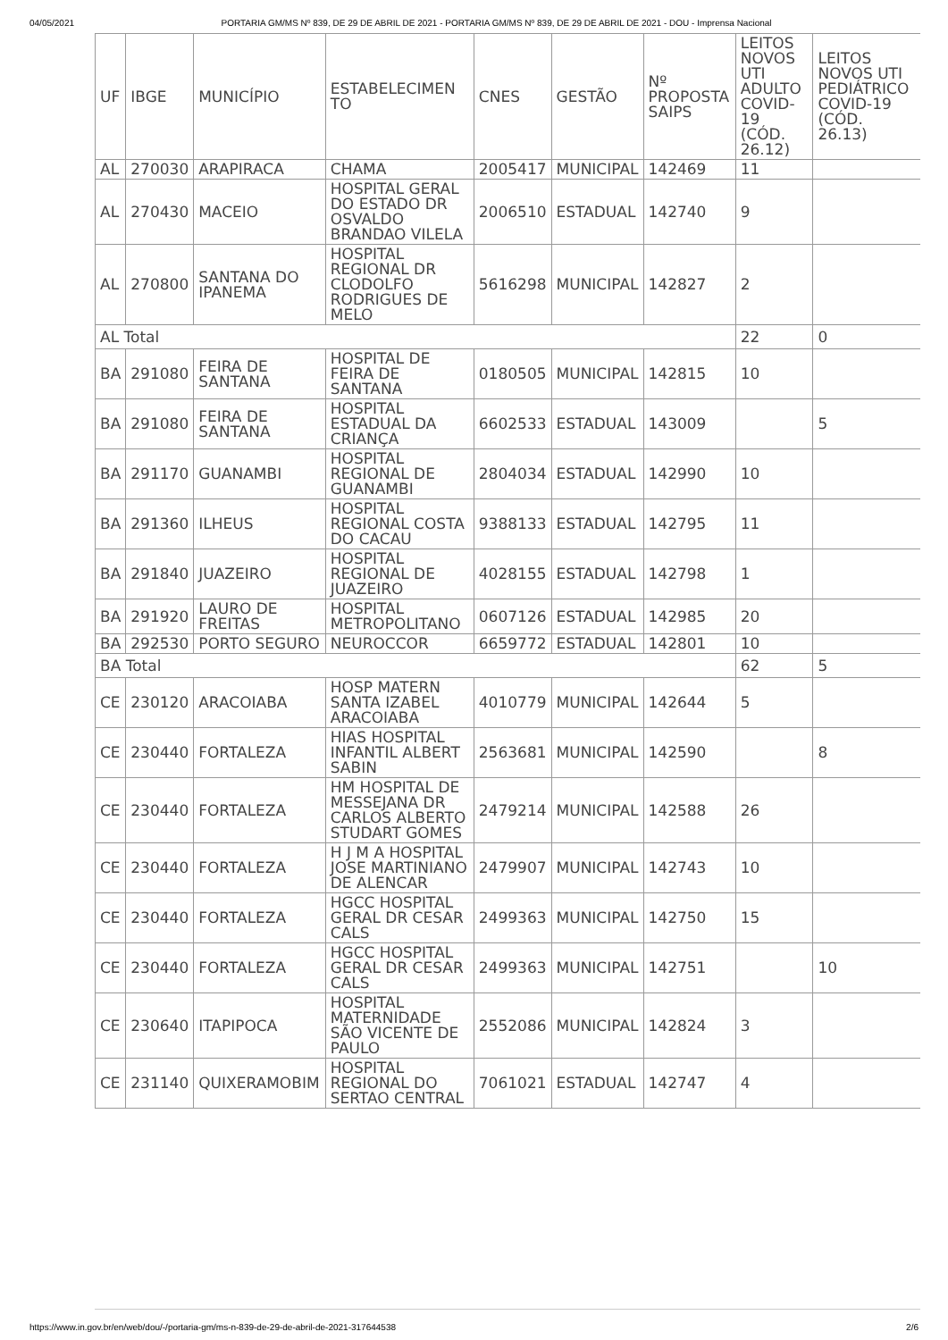04/05/2021 PORTARIA GM/MS Nº 839, DE 29 DE ABRIL DE 2021 - PORTARIA GM/MS Nº 839, DE 29 DE ABRIL DE 2021 - DOU - Imprensa Nacional
| UF | IBGE | MUNICÍPIO | ESTABELECIMEN TO | CNES | GESTÃO | Nº PROPOSTA SAIPS | LEITOS NOVOS UTI ADULTO COVID-19 (CÓD. 26.12) | LEITOS NOVOS UTI PEDIÁTRICO COVID-19 (CÓD. 26.13) |
| --- | --- | --- | --- | --- | --- | --- | --- | --- |
| AL | 270030 | ARAPIRACA | CHAMA | 2005417 | MUNICIPAL | 142469 | 11 | |
| AL | 270430 | MACEIO | HOSPITAL GERAL DO ESTADO DR OSVALDO BRANDAO VILELA | 2006510 | ESTADUAL | 142740 | 9 | |
| AL | 270800 | SANTANA DO IPANEMA | HOSPITAL REGIONAL DR CLODOLFO RODRIGUES DE MELO | 5616298 | MUNICIPAL | 142827 | 2 | |
| AL Total | | | | | | | 22 | 0 |
| BA | 291080 | FEIRA DE SANTANA | HOSPITAL DE FEIRA DE SANTANA | 0180505 | MUNICIPAL | 142815 | 10 | |
| BA | 291080 | FEIRA DE SANTANA | HOSPITAL ESTADUAL DA CRIANÇA | 6602533 | ESTADUAL | 143009 | | 5 |
| BA | 291170 | GUANAMBI | HOSPITAL REGIONAL DE GUANAMBI | 2804034 | ESTADUAL | 142990 | 10 | |
| BA | 291360 | ILHEUS | HOSPITAL REGIONAL COSTA DO CACAU | 9388133 | ESTADUAL | 142795 | 11 | |
| BA | 291840 | JUAZEIRO | HOSPITAL REGIONAL DE JUAZEIRO | 4028155 | ESTADUAL | 142798 | 1 | |
| BA | 291920 | LAURO DE FREITAS | HOSPITAL METROPOLITANO | 0607126 | ESTADUAL | 142985 | 20 | |
| BA | 292530 | PORTO SEGURO | NEUROCCOR | 6659772 | ESTADUAL | 142801 | 10 | |
| BA Total | | | | | | | 62 | 5 |
| CE | 230120 | ARACOIABA | HOSP MATERN SANTA IZABEL ARACOIABA | 4010779 | MUNICIPAL | 142644 | 5 | |
| CE | 230440 | FORTALEZA | HIAS HOSPITAL INFANTIL ALBERT SABIN | 2563681 | MUNICIPAL | 142590 | | 8 |
| CE | 230440 | FORTALEZA | HM HOSPITAL DE MESSEJANA DR CARLOS ALBERTO STUDART GOMES | 2479214 | MUNICIPAL | 142588 | 26 | |
| CE | 230440 | FORTALEZA | H J M A HOSPITAL JOSE MARTINIANO DE ALENCAR | 2479907 | MUNICIPAL | 142743 | 10 | |
| CE | 230440 | FORTALEZA | HGCC HOSPITAL GERAL DR CESAR CALS | 2499363 | MUNICIPAL | 142750 | 15 | |
| CE | 230440 | FORTALEZA | HGCC HOSPITAL GERAL DR CESAR CALS | 2499363 | MUNICIPAL | 142751 | | 10 |
| CE | 230640 | ITAPIPOCA | HOSPITAL MATERNIDADE SÃO VICENTE DE PAULO | 2552086 | MUNICIPAL | 142824 | 3 | |
| CE | 231140 | QUIXERAMOBIM | HOSPITAL REGIONAL DO SERTAO CENTRAL | 7061021 | ESTADUAL | 142747 | 4 | |
https://www.in.gov.br/en/web/dou/-/portaria-gm/ms-n-839-de-29-de-abril-de-2021-317644538 2/6